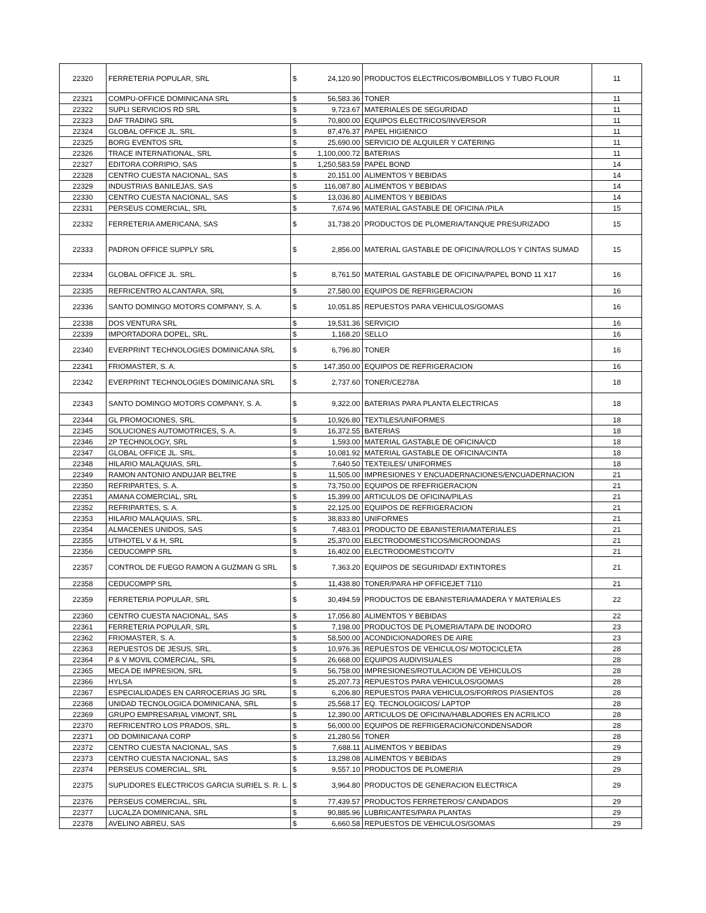| 22320 | FERRETERIA POPULAR, SRL | $ | 24,120.90 | PRODUCTOS ELECTRICOS/BOMBILLOS Y TUBO FLOUR | 11 |
| 22321 | COMPU-OFFICE DOMINICANA SRL | $ | 56,583.36 | TONER | 11 |
| 22322 | SUPLI SERVICIOS RD SRL | $ | 9,723.67 | MATERIALES DE SEGURIDAD | 11 |
| 22323 | DAF TRADING SRL | $ | 70,800.00 | EQUIPOS ELECTRICOS/INVERSOR | 11 |
| 22324 | GLOBAL OFFICE JL. SRL. | $ | 87,476.37 | PAPEL HIGIENICO | 11 |
| 22325 | BORG EVENTOS SRL | $ | 25,690.00 | SERVICIO DE ALQUILER Y CATERING | 11 |
| 22326 | TRACE INTERNATIONAL, SRL | $ | 1,100,000.72 | BATERIAS | 11 |
| 22327 | EDITORA CORRIPIO, SAS | $ | 1,250,583.59 | PAPEL BOND | 14 |
| 22328 | CENTRO CUESTA NACIONAL, SAS | $ | 20,151.00 | ALIMENTOS Y BEBIDAS | 14 |
| 22329 | INDUSTRIAS BANILEJAS, SAS | $ | 116,087.80 | ALIMENTOS Y BEBIDAS | 14 |
| 22330 | CENTRO CUESTA NACIONAL, SAS | $ | 13,036.80 | ALIMENTOS Y BEBIDAS | 14 |
| 22331 | PERSEUS COMERCIAL, SRL | $ | 7,674.96 | MATERIAL GASTABLE DE OFICINA /PILA | 15 |
| 22332 | FERRETERIA AMERICANA, SAS | $ | 31,738.20 | PRODUCTOS DE PLOMERIA/TANQUE PRESURIZADO | 15 |
| 22333 | PADRON OFFICE SUPPLY SRL | $ | 2,856.00 | MATERIAL GASTABLE DE OFICINA/ROLLOS Y CINTAS SUMAD | 15 |
| 22334 | GLOBAL OFFICE JL. SRL. | $ | 8,761.50 | MATERIAL GASTABLE DE OFICINA/PAPEL BOND 11 X17 | 16 |
| 22335 | REFRICENTRO ALCANTARA, SRL | $ | 27,580.00 | EQUIPOS DE REFRIGERACION | 16 |
| 22336 | SANTO DOMINGO MOTORS COMPANY, S. A. | $ | 10,051.85 | REPUESTOS PARA VEHICULOS/GOMAS | 16 |
| 22338 | DOS VENTURA SRL | $ | 19,531.36 | SERVICIO | 16 |
| 22339 | IMPORTADORA DOPEL, SRL. | $ | 1,168.20 | SELLO | 16 |
| 22340 | EVERPRINT TECHNOLOGIES DOMINICANA SRL | $ | 6,796.80 | TONER | 16 |
| 22341 | FRIOMASTER, S. A. | $ | 147,350.00 | EQUIPOS DE REFRIGERACION | 16 |
| 22342 | EVERPRINT TECHNOLOGIES DOMINICANA SRL | $ | 2,737.60 | TONER/CE278A | 18 |
| 22343 | SANTO DOMINGO MOTORS COMPANY, S. A. | $ | 9,322.00 | BATERIAS PARA PLANTA ELECTRICAS | 18 |
| 22344 | GL PROMOCIONES, SRL. | $ | 10,926.80 | TEXTILES/UNIFORMES | 18 |
| 22345 | SOLUCIONES AUTOMOTRICES, S. A. | $ | 16,372.55 | BATERIAS | 18 |
| 22346 | 2P TECHNOLOGY, SRL | $ | 1,593.00 | MATERIAL GASTABLE DE OFICINA/CD | 18 |
| 22347 | GLOBAL OFFICE JL. SRL. | $ | 10,081.92 | MATERIAL GASTABLE DE OFICINA/CINTA | 18 |
| 22348 | HILARIO MALAQUIAS, SRL. | $ | 7,640.50 | TEXTEILES/ UNIFORMES | 18 |
| 22349 | RAMON ANTONIO ANDUJAR BELTRE | $ | 11,505.00 | IMPRESIONES Y ENCUADERNACIONES/ENCUADERNACION | 21 |
| 22350 | REFRIPARTES, S. A. | $ | 73,750.00 | EQUIPOS DE RFEFRIGERACION | 21 |
| 22351 | AMANA COMERCIAL, SRL | $ | 15,399.00 | ARTICULOS DE OFICINA/PILAS | 21 |
| 22352 | REFRIPARTES, S. A. | $ | 22,125.00 | EQUIPOS DE REFRIGERACION | 21 |
| 22353 | HILARIO MALAQUIAS, SRL. | $ | 38,833.80 | UNIFORMES | 21 |
| 22354 | ALMACENES UNIDOS, SAS | $ | 7,483.01 | PRODUCTO DE EBANISTERIA/MATERIALES | 21 |
| 22355 | UTIHOTEL V & H, SRL | $ | 25,370.00 | ELECTRODOMESTICOS/MICROONDAS | 21 |
| 22356 | CEDUCOMPP SRL | $ | 16,402.00 | ELECTRODOMESTICO/TV | 21 |
| 22357 | CONTROL DE FUEGO RAMON A GUZMAN G SRL | $ | 7,363.20 | EQUIPOS DE SEGURIDAD/ EXTINTORES | 21 |
| 22358 | CEDUCOMPP SRL | $ | 11,438.80 | TONER/PARA HP OFFICEJET 7110 | 21 |
| 22359 | FERRETERIA POPULAR, SRL | $ | 30,494.59 | PRODUCTOS DE EBANISTERIA/MADERA Y MATERIALES | 22 |
| 22360 | CENTRO CUESTA NACIONAL, SAS | $ | 17,056.80 | ALIMENTOS Y BEBIDAS | 22 |
| 22361 | FERRETERIA POPULAR, SRL | $ | 7,198.00 | PRODUCTOS DE PLOMERIA/TAPA DE INODORO | 23 |
| 22362 | FRIOMASTER, S. A. | $ | 58,500.00 | ACONDICIONADORES DE AIRE | 23 |
| 22363 | REPUESTOS DE JESUS, SRL. | $ | 10,976.36 | REPUESTOS DE VEHICULOS/ MOTOCICLETA | 28 |
| 22364 | P & V MOVIL COMERCIAL, SRL | $ | 26,668.00 | EQUIPOS AUDIVISUALES | 28 |
| 22365 | MECA DE IMPRESION, SRL | $ | 56,758.00 | IMPRESIONES/ROTULACION DE VEHICULOS | 28 |
| 22366 | HYLSA | $ | 25,207.73 | REPUESTOS PARA VEHICULOS/GOMAS | 28 |
| 22367 | ESPECIALIDADES EN CARROCERIAS JG SRL | $ | 6,206.80 | REPUESTOS PARA VEHICULOS/FORROS P/ASIENTOS | 28 |
| 22368 | UNIDAD TECNOLOGICA DOMINICANA, SRL | $ | 25,568.17 | EQ. TECNOLOGICOS/ LAPTOP | 28 |
| 22369 | GRUPO EMPRESARIAL VIMONT, SRL | $ | 12,390.00 | ARTICULOS DE OFICINA/HABLADORES EN ACRILICO | 28 |
| 22370 | REFRICENTRO LOS PRADOS, SRL. | $ | 56,000.00 | EQUIPOS DE REFRIGERACION/CONDENSADOR | 28 |
| 22371 | OD DOMINICANA CORP | $ | 21,280.56 | TONER | 28 |
| 22372 | CENTRO CUESTA NACIONAL, SAS | $ | 7,688.11 | ALIMENTOS Y BEBIDAS | 29 |
| 22373 | CENTRO CUESTA NACIONAL, SAS | $ | 13,298.08 | ALIMENTOS Y BEBIDAS | 29 |
| 22374 | PERSEUS COMERCIAL, SRL | $ | 9,557.10 | PRODUCTOS DE PLOMERIA | 29 |
| 22375 | SUPLIDORES ELECTRICOS GARCIA SURIEL S. R. L. | $ | 3,964.80 | PRODUCTOS DE GENERACION ELECTRICA | 29 |
| 22376 | PERSEUS COMERCIAL, SRL | $ | 77,439.57 | PRODUCTOS FERRETEROS/ CANDADOS | 29 |
| 22377 | LUCALZA DOMINICANA, SRL | $ | 90,885.96 | LUBRICANTES/PARA PLANTAS | 29 |
| 22378 | AVELINO ABREU, SAS | $ | 6,660.58 | REPUESTOS DE VEHICULOS/GOMAS | 29 |